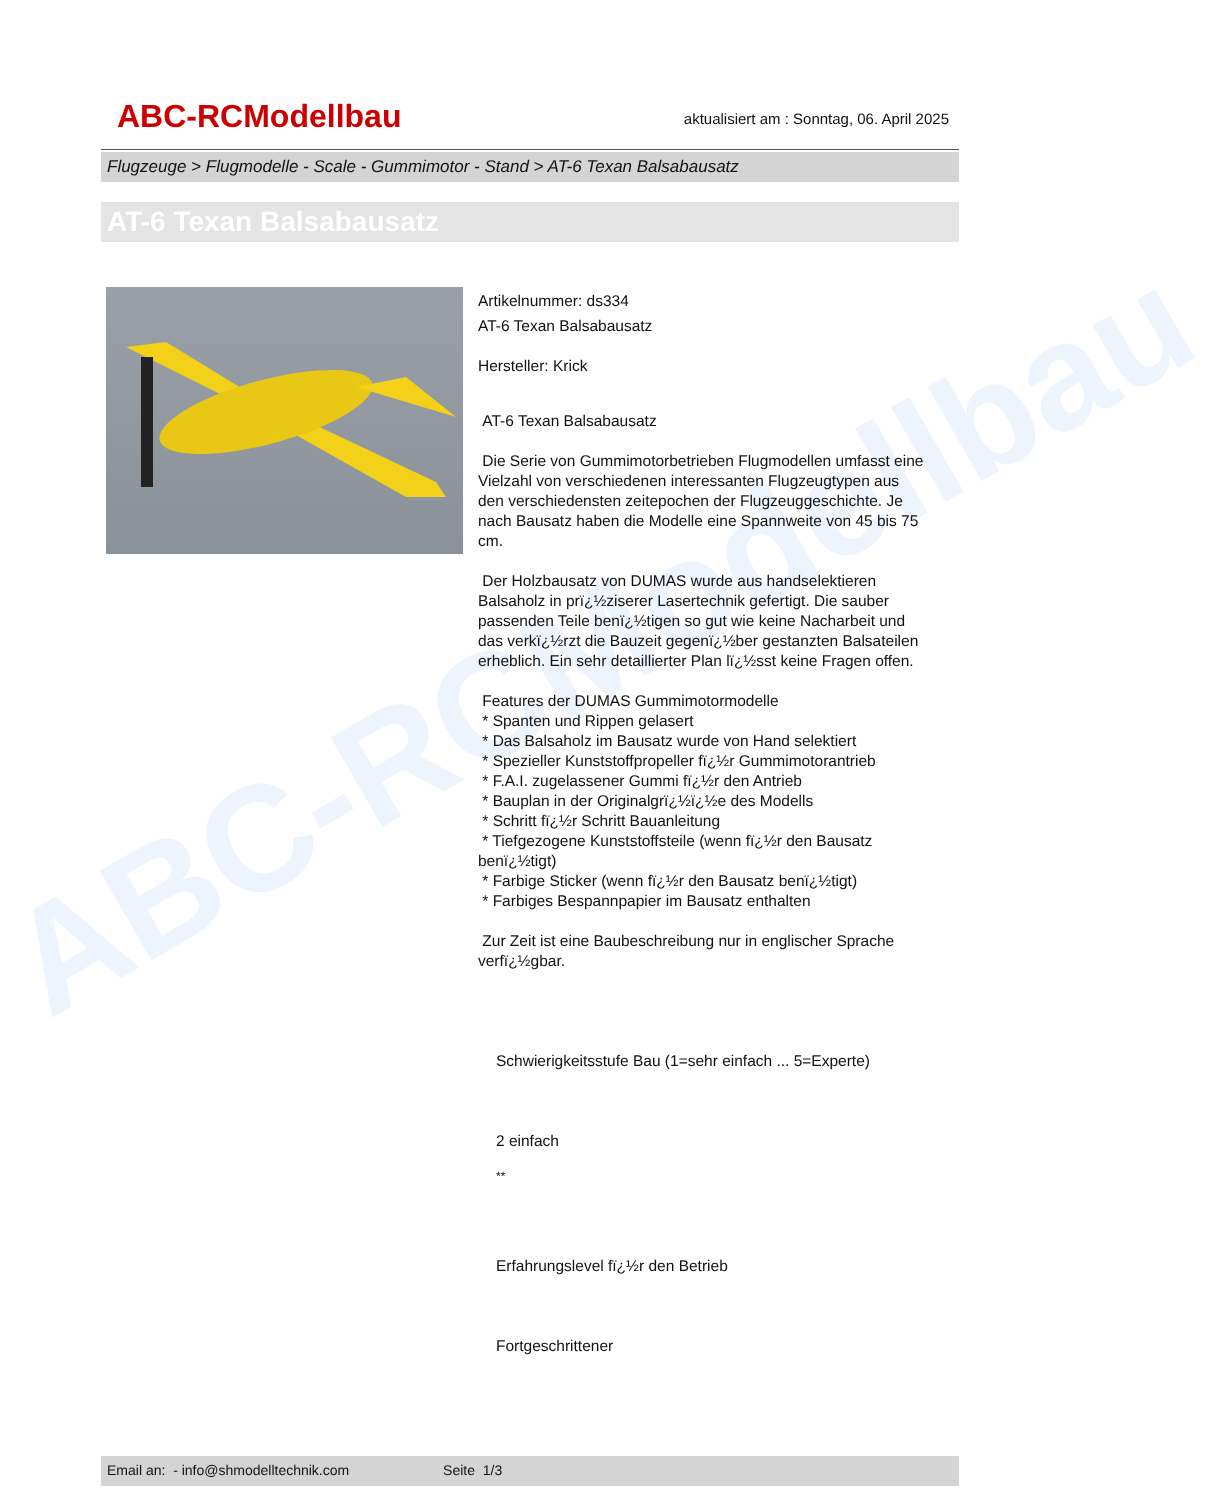ABC-RCModellbau
ABC-RCModellbau
aktualisiert am : Sonntag, 06. April 2025
Flugzeuge > Flugmodelle - Scale - Gummimotor - Stand > AT-6 Texan Balsabausatz
AT-6 Texan Balsabausatz
Artikelnummer: ds334
AT-6 Texan Balsabausatz
Hersteller: Krick
AT-6 Texan Balsabausatz
Die Serie von Gummimotorbetrieben Flugmodellen umfasst eine Vielzahl von verschiedenen interessanten Flugzeugtypen aus den verschiedensten zeitepochen der Flugzeuggeschichte. Je nach Bausatz haben die Modelle eine Spannweite von 45 bis 75 cm.
Der Holzbausatz von DUMAS wurde aus handselektieren Balsaholz in prï¿½ziserer Lasertechnik gefertigt. Die sauber passenden Teile benï¿½tigen so gut wie keine Nacharbeit und das verkï¿½rzt die Bauzeit gegenï¿½ber gestanzten Balsateilen erheblich. Ein sehr detaillierter Plan lï¿½sst keine Fragen offen.
Features der DUMAS Gummimotormodelle
* Spanten und Rippen gelasert
* Das Balsaholz im Bausatz wurde von Hand selektiert
* Spezieller Kunststoffpropeller fï¿½r Gummimotorantrieb
* F.A.I. zugelassener Gummi fï¿½r den Antrieb
* Bauplan in der Originalgrï¿½ï¿½e des Modells
* Schritt fï¿½r Schritt Bauanleitung
* Tiefgezogene Kunststoffsteile (wenn fï¿½r den Bausatz benï¿½tigt)
* Farbige Sticker (wenn fï¿½r den Bausatz benï¿½tigt)
* Farbiges Bespannpapier im Bausatz enthalten
Zur Zeit ist eine Baubeschreibung nur in englischer Sprache verfï¿½gbar.
Schwierigkeitsstufe Bau (1=sehr einfach ... 5=Experte)
2 einfach
**
Erfahrungslevel fï¿½r den Betrieb
Fortgeschrittener
Email an: - info@shmodelltechnik.com Seite 1/3